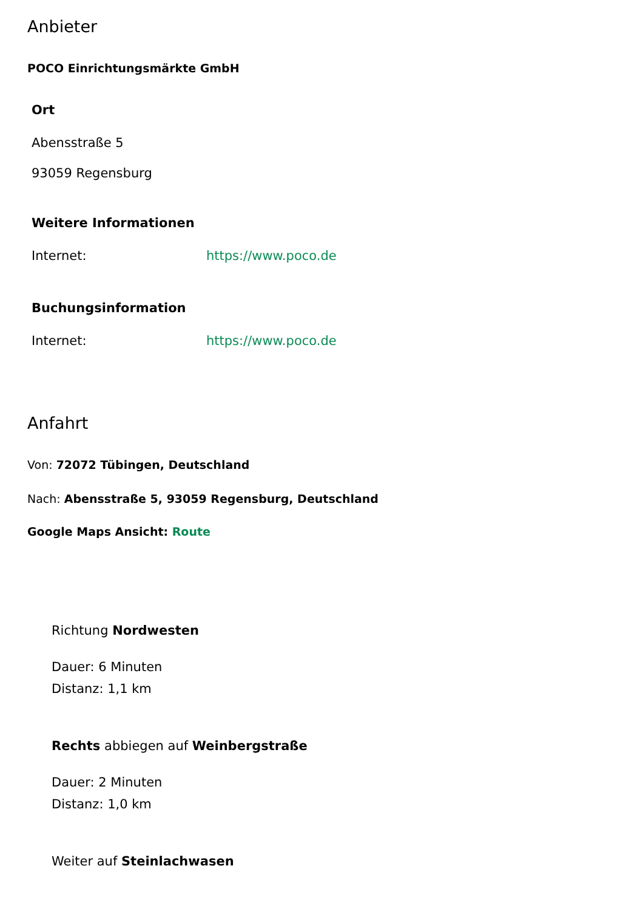Anbieter
POCO Einrichtungsmärkte GmbH
Ort
Abensstraße 5
93059 Regensburg
Weitere Informationen
Internet: https://www.poco.de
Buchungsinformation
Internet: https://www.poco.de
Anfahrt
Von: 72072 Tübingen, Deutschland
Nach: Abensstraße 5, 93059 Regensburg, Deutschland
Google Maps Ansicht: Route
Richtung Nordwesten
Dauer: 6 Minuten
Distanz: 1,1 km
Rechts abbiegen auf Weinbergstraße
Dauer: 2 Minuten
Distanz: 1,0 km
Weiter auf Steinlachwasen